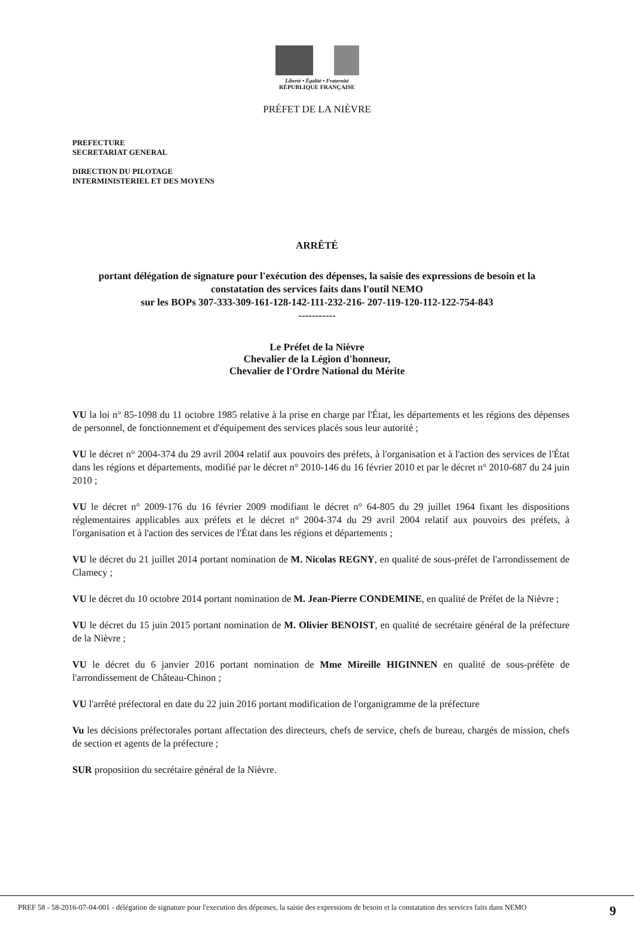Liberté • Égalité • Fraternité
RÉPUBLIQUE FRANÇAISE
PRÉFET DE LA NIÈVRE
PREFECTURE
SECRETARIAT GENERAL
DIRECTION DU PILOTAGE
INTERMINISTERIEL ET DES MOYENS
ARRÊTÉ
portant délégation de signature pour l'exécution des dépenses, la saisie des expressions de besoin et la
constatation des services faits dans l'outil NEMO
sur les BOPs 307-333-309-161-128-142-111-232-216- 207-119-120-112-122-754-843
-----------
Le Préfet de la Nièvre
Chevalier de la Légion d'honneur,
Chevalier de l'Ordre National du Mérite
VU la loi n° 85-1098 du 11 octobre 1985 relative à la prise en charge par l'État, les départements et les régions des dépenses de personnel, de fonctionnement et d'équipement des services placés sous leur autorité ;
VU le décret n° 2004-374 du 29 avril 2004 relatif aux pouvoirs des préfets, à l'organisation et à l'action des services de l'État dans les régions et départements, modifié par le décret n° 2010-146 du 16 février 2010 et par le décret n° 2010-687 du 24 juin 2010 ;
VU le décret n° 2009-176 du 16 février 2009 modifiant le décret n° 64-805 du 29 juillet 1964 fixant les dispositions réglementaires applicables aux préfets et le décret n° 2004-374 du 29 avril 2004 relatif aux pouvoirs des préfets, à l'organisation et à l'action des services de l'État dans les régions et départements ;
VU le décret du 21 juillet 2014 portant nomination de M. Nicolas REGNY, en qualité de sous-préfet de l'arrondissement de Clamecy ;
VU le décret du 10 octobre 2014 portant nomination de M. Jean-Pierre CONDEMINE, en qualité de Préfet de la Nièvre ;
VU le décret du 15 juin 2015 portant nomination de M. Olivier BENOIST, en qualité de secrétaire général de la préfecture de la Nièvre ;
VU le décret du 6 janvier 2016 portant nomination de Mme Mireille HIGINNEN en qualité de sous-préfète de l'arrondissement de Château-Chinon ;
VU l'arrêté préfectoral en date du 22 juin 2016 portant modification de l'organigramme de la préfecture
Vu les décisions préfectorales portant affectation des directeurs, chefs de service, chefs de bureau, chargés de mission, chefs de section et agents de la préfecture ;
SUR proposition du secrétaire général de la Nièvre.
PREF 58 - 58-2016-07-04-001 - délégation de signature pour l'execution des dépenses, la saisie des expressions de besoin et la constatation des services faits dans NEMO
9